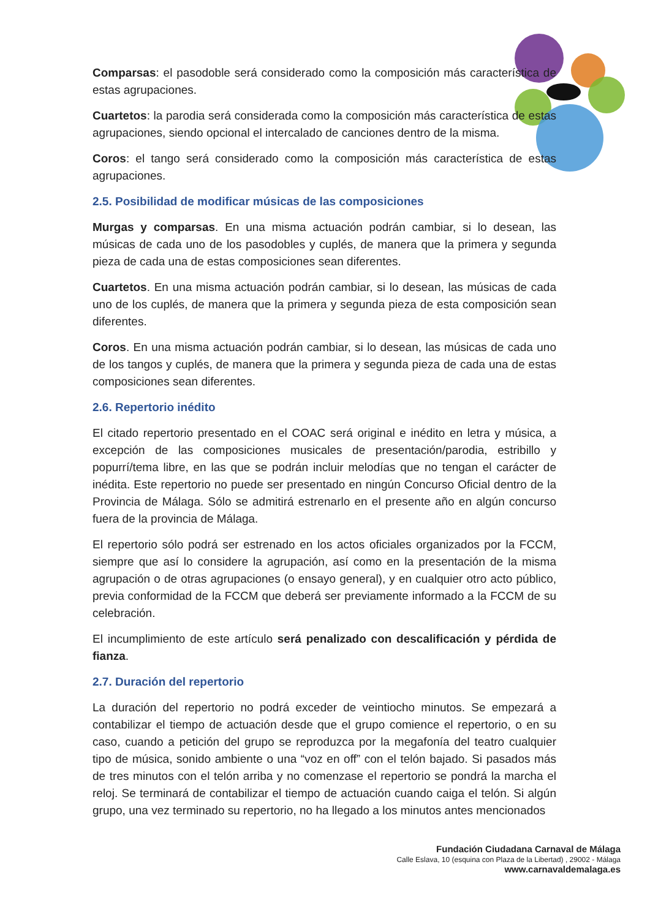Comparsas: el pasodoble será considerado como la composición más característica de estas agrupaciones.
Cuartetos: la parodia será considerada como la composición más característica de estas agrupaciones, siendo opcional el intercalado de canciones dentro de la misma.
Coros: el tango será considerado como la composición más característica de estas agrupaciones.
2.5. Posibilidad de modificar músicas de las composiciones
Murgas y comparsas. En una misma actuación podrán cambiar, si lo desean, las músicas de cada uno de los pasodobles y cuplés, de manera que la primera y segunda pieza de cada una de estas composiciones sean diferentes.
Cuartetos. En una misma actuación podrán cambiar, si lo desean, las músicas de cada uno de los cuplés, de manera que la primera y segunda pieza de esta composición sean diferentes.
Coros. En una misma actuación podrán cambiar, si lo desean, las músicas de cada uno de los tangos y cuplés, de manera que la primera y segunda pieza de cada una de estas composiciones sean diferentes.
2.6. Repertorio inédito
El citado repertorio presentado en el COAC será original e inédito en letra y música, a excepción de las composiciones musicales de presentación/parodia, estribillo y popurrí/tema libre, en las que se podrán incluir melodías que no tengan el carácter de inédita. Este repertorio no puede ser presentado en ningún Concurso Oficial dentro de la Provincia de Málaga. Sólo se admitirá estrenarlo en el presente año en algún concurso fuera de la provincia de Málaga.
El repertorio sólo podrá ser estrenado en los actos oficiales organizados por la FCCM, siempre que así lo considere la agrupación, así como en la presentación de la misma agrupación o de otras agrupaciones (o ensayo general), y en cualquier otro acto público, previa conformidad de la FCCM que deberá ser previamente informado a la FCCM de su celebración.
El incumplimiento de este artículo será penalizado con descalificación y pérdida de fianza.
2.7. Duración del repertorio
La duración del repertorio no podrá exceder de veintiocho minutos. Se empezará a contabilizar el tiempo de actuación desde que el grupo comience el repertorio, o en su caso, cuando a petición del grupo se reproduzca por la megafonía del teatro cualquier tipo de música, sonido ambiente o una “voz en off” con el telón bajado. Si pasados más de tres minutos con el telón arriba y no comenzase el repertorio se pondrá la marcha el reloj. Se terminará de contabilizar el tiempo de actuación cuando caiga el telón. Si algún grupo, una vez terminado su repertorio, no ha llegado a los minutos antes mencionados
Fundación Ciudadana Carnaval de Málaga
Calle Eslava, 10 (esquina con Plaza de la Libertad) , 29002 - Málaga
www.carnavaldemalaga.es